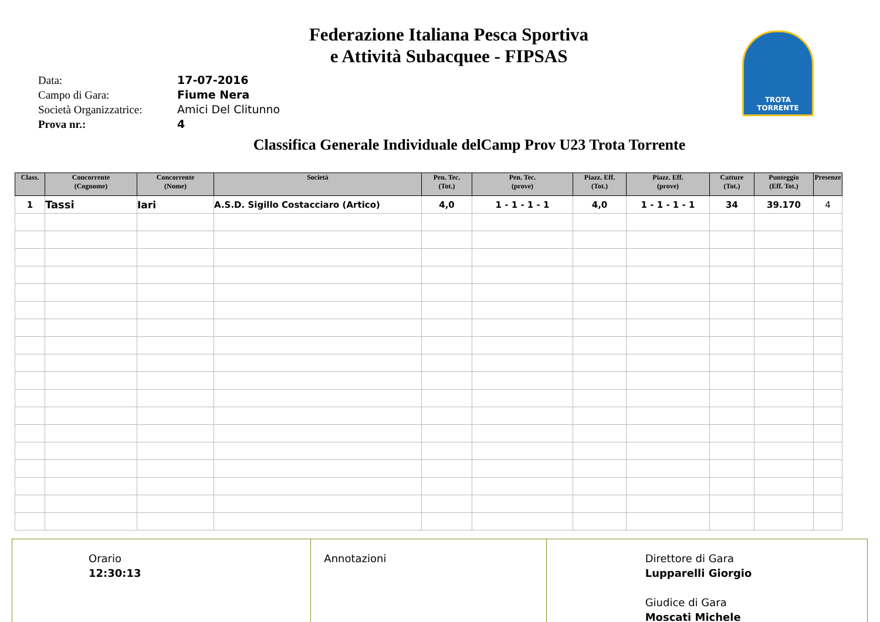TROTA TORRENTE
Federazione Italiana Pesca Sportiva
e Attività Subacquee - FIPSAS
Data: 17-07-2016
Campo di Gara: Fiume Nera
Società Organizzatrice: Amici Del Clitunno
Prova nr.: 4
Classifica Generale Individuale delCamp Prov U23 Trota Torrente
| Class. | Concorrente (Cognome) | Concorrente (Nome) | Società | Pen. Tec. (Tot.) | Pen. Tec. (prove) | Piazz. Eff. (Tot.) | Piazz. Eff. (prove) | Catture (Tot.) | Punteggio (Eff. Tot.) | Presenze |
| --- | --- | --- | --- | --- | --- | --- | --- | --- | --- | --- |
| 1 | Tassi | Iari | A.S.D. Sigillo Costacciaro (Artico) | 4,0 | 1 - 1 - 1 - 1 | 4,0 | 1 - 1 - 1 - 1 | 34 | 39.170 | 4 |
Orario
12:30:13
Annotazioni Direttore di Gara
Lupparelli Giorgio
Giudice di Gara
Moscati Michele